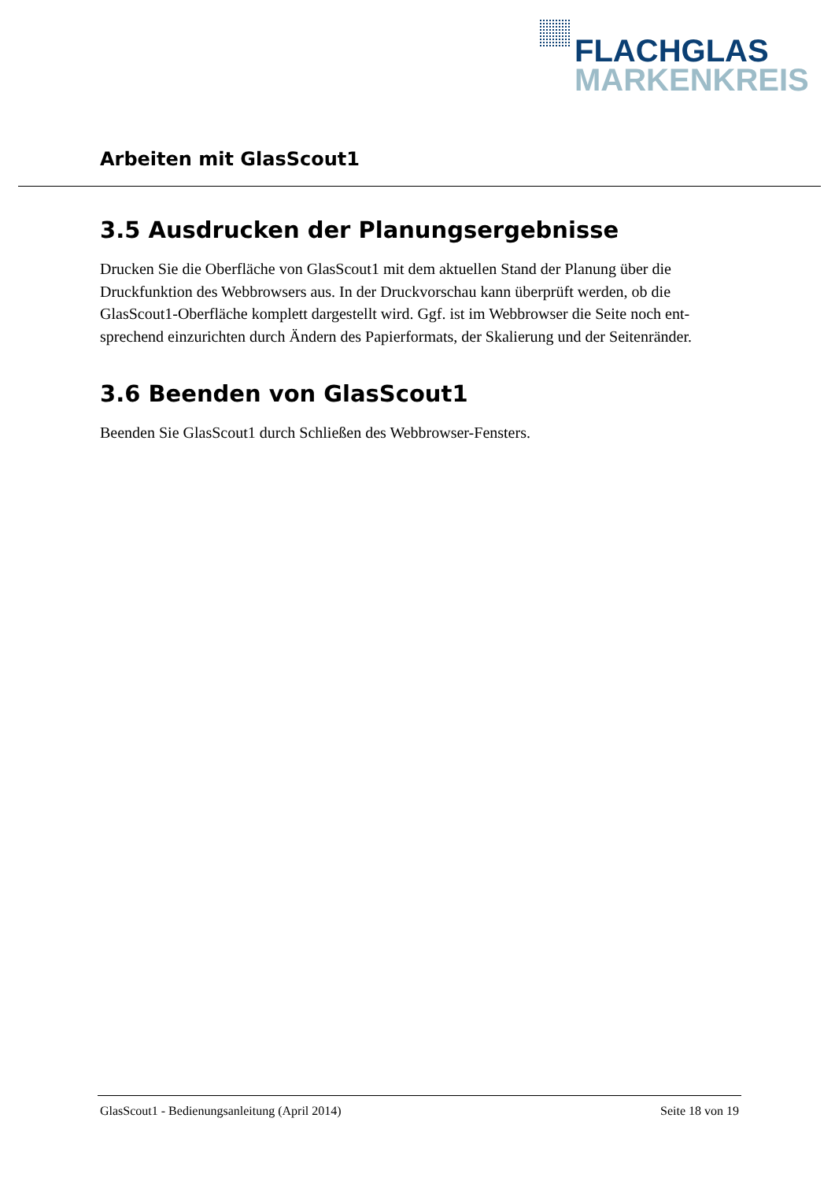FLACHGLAS
MARKENKREIS
Arbeiten mit GlasScout1
3.5 Ausdrucken der Planungsergebnisse
Drucken Sie die Oberfläche von GlasScout1 mit dem aktuellen Stand der Planung über die Druckfunktion des Webbrowsers aus. In der Druckvorschau kann überprüft werden, ob die GlasScout1-Oberfläche komplett dargestellt wird. Ggf. ist im Webbrowser die Seite noch ent-sprechend einzurichten durch Ändern des Papierformats, der Skalierung und der Seitenränder.
3.6 Beenden von GlasScout1
Beenden Sie GlasScout1 durch Schließen des Webbrowser-Fensters.
GlasScout1 - Bedienungsanleitung (April 2014) Seite 18 von 19